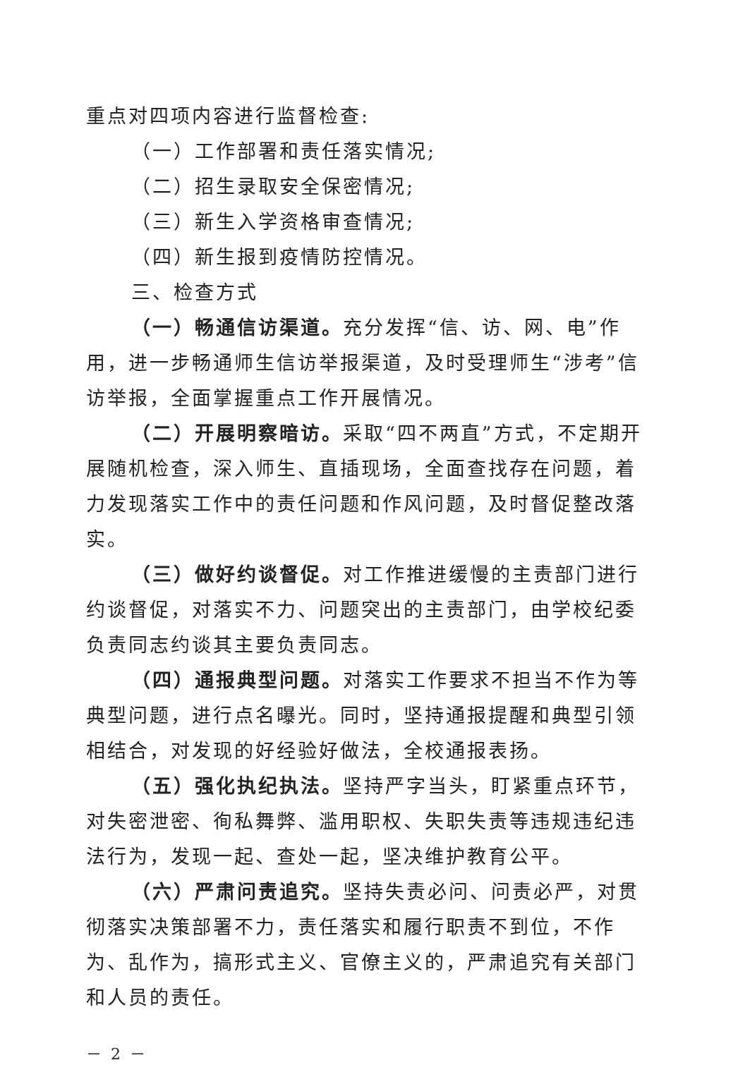重点对四项内容进行监督检查:
（一）工作部署和责任落实情况;
（二）招生录取安全保密情况;
（三）新生入学资格审查情况;
（四）新生报到疫情防控情况。
三、检查方式
（一）畅通信访渠道。充分发挥“信、访、网、电”作用，进一步畅通师生信访举报渠道，及时受理师生“涉考”信访举报，全面掌握重点工作开展情况。
（二）开展明察暗访。采取“四不两直”方式，不定期开展随机检查，深入师生、直插现场，全面查找存在问题，着力发现落实工作中的责任问题和作风问题，及时督促整改落实。
（三）做好约谈督促。对工作推进缓慢的主责部门进行约谈督促，对落实不力、问题突出的主责部门，由学校纪委负责同志约谈其主要负责同志。
（四）通报典型问题。对落实工作要求不担当不作为等典型问题，进行点名曝光。同时，坚持通报提醒和典型引领相结合，对发现的好经验好做法，全校通报表扬。
（五）强化执纪执法。坚持严字当头，盯紧重点环节，对失密泄密、徇私舞弊、滥用职权、失职失责等违规违纪违法行为，发现一起、查处一起，坚决维护教育公平。
（六）严肃问责追究。坚持失责必问、问责必严，对贯彻落实决策部署不力，责任落实和履行职责不到位，不作为、乱作为，搞形式主义、官僚主义的，严肃追究有关部门和人员的责任。
－ 2 －